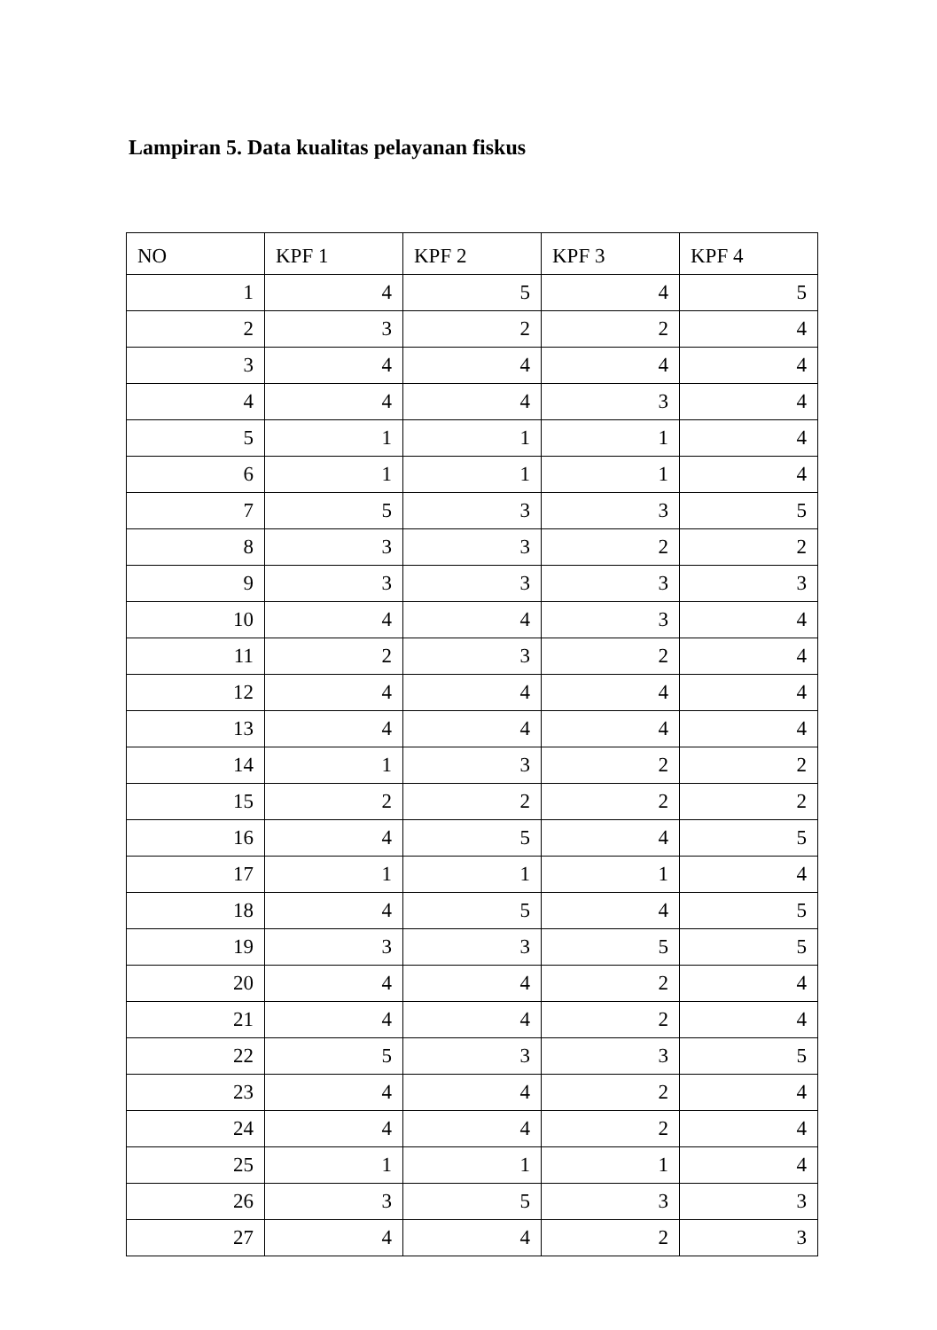Lampiran 5. Data kualitas pelayanan fiskus
| NO | KPF 1 | KPF 2 | KPF 3 | KPF 4 |
| --- | --- | --- | --- | --- |
| 1 | 4 | 5 | 4 | 5 |
| 2 | 3 | 2 | 2 | 4 |
| 3 | 4 | 4 | 4 | 4 |
| 4 | 4 | 4 | 3 | 4 |
| 5 | 1 | 1 | 1 | 4 |
| 6 | 1 | 1 | 1 | 4 |
| 7 | 5 | 3 | 3 | 5 |
| 8 | 3 | 3 | 2 | 2 |
| 9 | 3 | 3 | 3 | 3 |
| 10 | 4 | 4 | 3 | 4 |
| 11 | 2 | 3 | 2 | 4 |
| 12 | 4 | 4 | 4 | 4 |
| 13 | 4 | 4 | 4 | 4 |
| 14 | 1 | 3 | 2 | 2 |
| 15 | 2 | 2 | 2 | 2 |
| 16 | 4 | 5 | 4 | 5 |
| 17 | 1 | 1 | 1 | 4 |
| 18 | 4 | 5 | 4 | 5 |
| 19 | 3 | 3 | 5 | 5 |
| 20 | 4 | 4 | 2 | 4 |
| 21 | 4 | 4 | 2 | 4 |
| 22 | 5 | 3 | 3 | 5 |
| 23 | 4 | 4 | 2 | 4 |
| 24 | 4 | 4 | 2 | 4 |
| 25 | 1 | 1 | 1 | 4 |
| 26 | 3 | 5 | 3 | 3 |
| 27 | 4 | 4 | 2 | 3 |